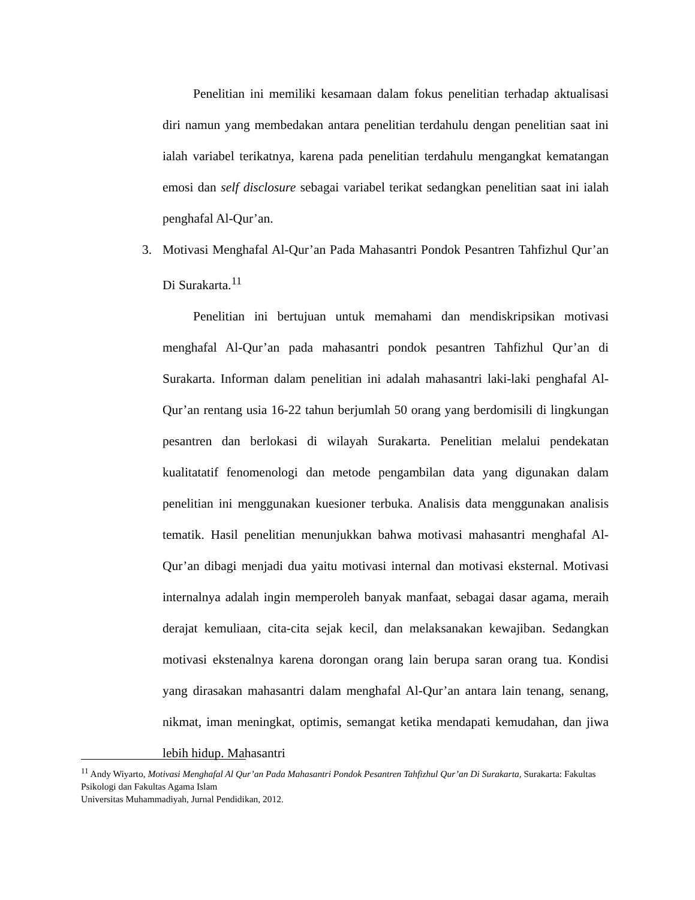Penelitian ini memiliki kesamaan dalam fokus penelitian terhadap aktualisasi diri namun yang membedakan antara penelitian terdahulu dengan penelitian saat ini ialah variabel terikatnya, karena pada penelitian terdahulu mengangkat kematangan emosi dan self disclosure sebagai variabel terikat sedangkan penelitian saat ini ialah penghafal Al-Qur’an.
3. Motivasi Menghafal Al-Qur’an Pada Mahasantri Pondok Pesantren Tahfizhul Qur’an Di Surakarta.<sup>11</sup>
Penelitian ini bertujuan untuk memahami dan mendiskripsikan motivasi menghafal Al-Qur’an pada mahasantri pondok pesantren Tahfizhul Qur’an di Surakarta. Informan dalam penelitian ini adalah mahasantri laki-laki penghafal Al-Qur’an rentang usia 16-22 tahun berjumlah 50 orang yang berdomisili di lingkungan pesantren dan berlokasi di wilayah Surakarta. Penelitian melalui pendekatan kualitatatif fenomenologi dan metode pengambilan data yang digunakan dalam penelitian ini menggunakan kuesioner terbuka. Analisis data menggunakan analisis tematik. Hasil penelitian menunjukkan bahwa motivasi mahasantri menghafal Al-Qur’an dibagi menjadi dua yaitu motivasi internal dan motivasi eksternal. Motivasi internalnya adalah ingin memperoleh banyak manfaat, sebagai dasar agama, meraih derajat kemuliaan, cita-cita sejak kecil, dan melaksanakan kewajiban. Sedangkan motivasi ekstenalnya karena dorongan orang lain berupa saran orang tua. Kondisi yang dirasakan mahasantri dalam menghafal Al-Qur’an antara lain tenang, senang, nikmat, iman meningkat, optimis, semangat ketika mendapati kemudahan, dan jiwa lebih hidup. Mahasantri
<sup>11</sup> Andy Wiyarto, Motivasi Menghafal Al Qur’an Pada Mahasantri Pondok Pesantren Tahfizhul Qur’an Di Surakarta, Surakarta: Fakultas Psikologi dan Fakultas Agama Islam
Universitas Muhammadiyah, Jurnal Pendidikan, 2012.